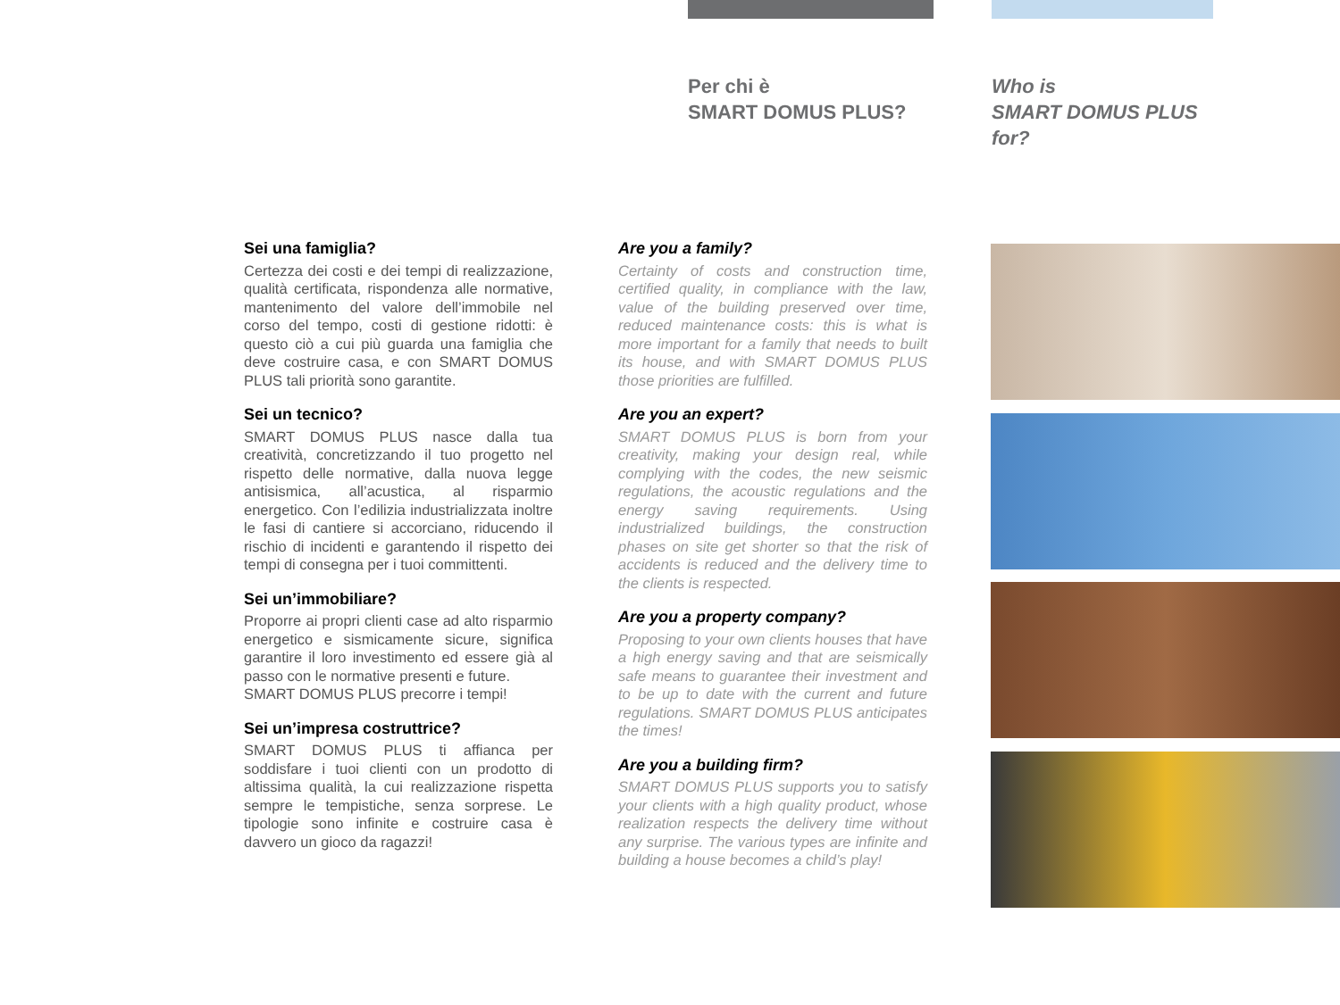Per chi è
SMART DOMUS PLUS?
Who is
SMART DOMUS PLUS
for?
Sei una famiglia?
Certezza dei costi e dei tempi di realizzazione, qualità certificata, rispondenza alle normative, mantenimento del valore dell’immobile nel corso del tempo, costi di gestione ridotti: è questo ciò a cui più guarda una famiglia che deve costruire casa, e con SMART DOMUS PLUS tali priorità sono garantite.
Sei un tecnico?
SMART DOMUS PLUS nasce dalla tua creatività, concretizzando il tuo progetto nel rispetto delle normative, dalla nuova legge antisismica, all’acustica, al risparmio energetico. Con l’edilizia industrializzata inoltre le fasi di cantiere si accorciano, riducendo il rischio di incidenti e garantendo il rispetto dei tempi di consegna per i tuoi committenti.
Sei un’immobiliare?
Proporre ai propri clienti case ad alto risparmio energetico e sismicamente sicure, significa garantire il loro investimento ed essere già al passo con le normative presenti e future.
SMART DOMUS PLUS precorre i tempi!
Sei un’impresa costruttrice?
SMART DOMUS PLUS ti affianca per soddisfare i tuoi clienti con un prodotto di altissima qualità, la cui realizzazione rispetta sempre le tempistiche, senza sorprese. Le tipologie sono infinite e costruire casa è davvero un gioco da ragazzi!
Are you a family?
Certainty of costs and construction time, certified quality, in compliance with the law, value of the building preserved over time, reduced maintenance costs: this is what is more important for a family that needs to built its house, and with SMART DOMUS PLUS those priorities are fulfilled.
Are you an expert?
SMART DOMUS PLUS is born from your creativity, making your design real, while complying with the codes, the new seismic regulations, the acoustic regulations and the energy saving requirements. Using industrialized buildings, the construction phases on site get shorter so that the risk of accidents is reduced and the delivery time to the clients is respected.
Are you a property company?
Proposing to your own clients houses that have a high energy saving and that are seismically safe means to guarantee their investment and to be up to date with the current and future regulations. SMART DOMUS PLUS anticipates the times!
Are you a building firm?
SMART DOMUS PLUS supports you to satisfy your clients with a high quality product, whose realization respects the delivery time without any surprise. The various types are infinite and building a house becomes a child’s play!